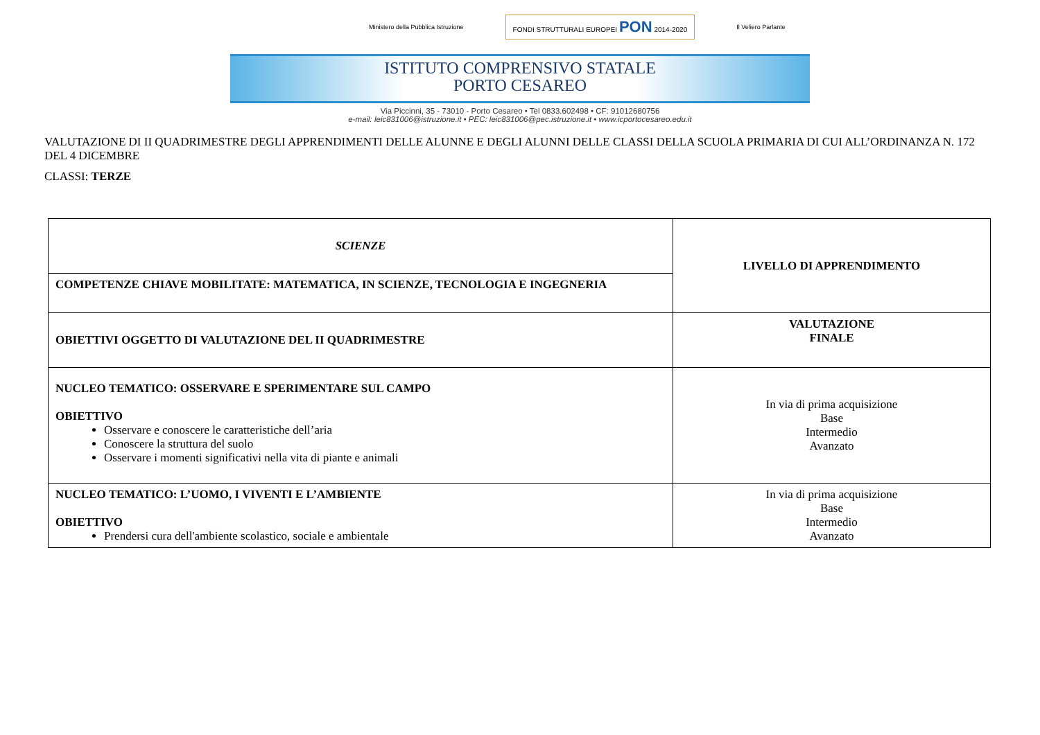Ministero della Pubblica Istruzione FONDI STRUTTURALI EUROPEI PON 2014-2020 Il Veliero Parlante
ISTITUTO COMPRENSIVO STATALE
PORTO CESAREO
Via Piccinni, 35 - 73010 - Porto Cesareo • Tel 0833.602498 • CF: 91012680756
e-mail: leic831006@istruzione.it • PEC: leic831006@pec.istruzione.it • www.icportocesareo.edu.it
VALUTAZIONE DI II QUADRIMESTRE DEGLI APPRENDIMENTI DELLE ALUNNE E DEGLI ALUNNI DELLE CLASSI DELLA SCUOLA PRIMARIA DI CUI ALL’ORDINANZA N. 172 DEL 4 DICEMBRE
CLASSI: TERZE
| SCIENZE | LIVELLO DI APPRENDIMENTO |
| COMPETENZE CHIAVE MOBILITATE: MATEMATICA, IN SCIENZE, TECNOLOGIA E INGEGNERIA | |
| OBIETTIVI OGGETTO DI VALUTAZIONE DEL II QUADRIMESTRE | VALUTAZIONE FINALE |
| NUCLEO TEMATICO: OSSERVARE E SPERIMENTARE SUL CAMPO OBIETTIVO Osservare e conoscere le caratteristiche dell’aria Conoscere la struttura del suolo Osservare i momenti significativi nella vita di piante e animali | In via di prima acquisizione Base Intermedio Avanzato |
| NUCLEO TEMATICO: L’UOMO, I VIVENTI E L’AMBIENTE OBIETTIVO Prendersi cura dell'ambiente scolastico, sociale e ambientale | In via di prima acquisizione Base Intermedio Avanzato |